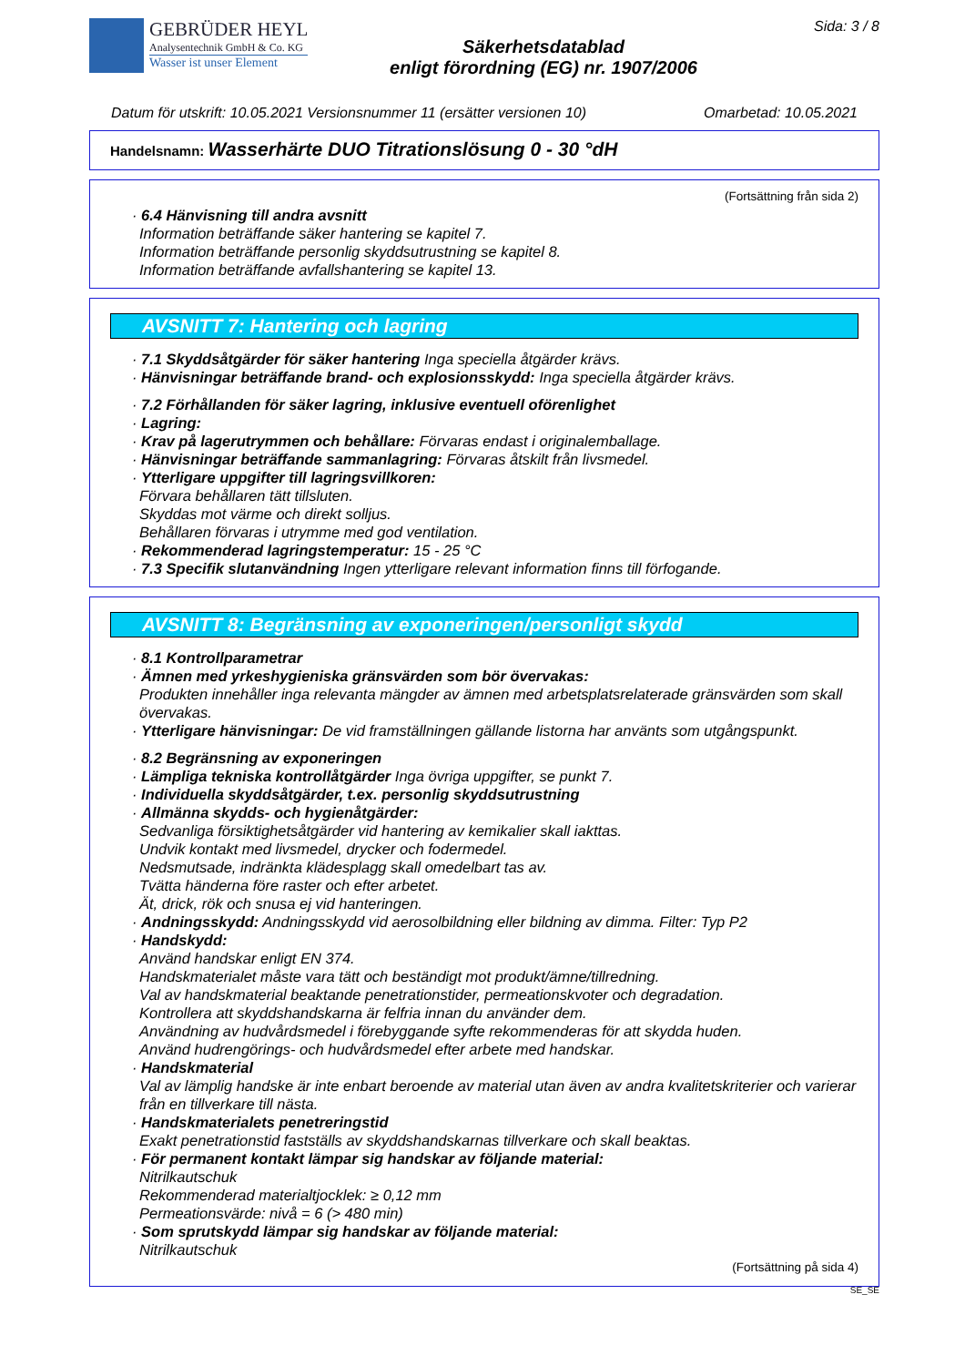GEBRÜDER HEYL
Analysentechnik GmbH & Co. KG
Wasser ist unser Element
Säkerhetsdatablad
enligt förordning (EG) nr. 1907/2006
Sida: 3 / 8
Datum för utskrift: 10.05.2021 Versionsnummer 11 (ersätter versionen 10) Omarbetad: 10.05.2021
Handelsnamn: Wasserhärte DUO Titrationslösung 0 - 30 °dH
(Fortsättning från sida 2)
· 6.4 Hänvisning till andra avsnitt
Information beträffande säker hantering se kapitel 7.
Information beträffande personlig skyddsutrustning se kapitel 8.
Information beträffande avfallshantering se kapitel 13.
AVSNITT 7: Hantering och lagring
· 7.1 Skyddsåtgärder för säker hantering Inga speciella åtgärder krävs.
· Hänvisningar beträffande brand- och explosionsskydd: Inga speciella åtgärder krävs.
· 7.2 Förhållanden för säker lagring, inklusive eventuell oförenlighet
· Lagring:
· Krav på lagerutrymmen och behållare: Förvaras endast i originalemballage.
· Hänvisningar beträffande sammanlagring: Förvaras åtskilt från livsmedel.
· Ytterligare uppgifter till lagringsvillkoren:
Förvara behållaren tätt tillsluten.
Skyddas mot värme och direkt solljus.
Behållaren förvaras i utrymme med god ventilation.
· Rekommenderad lagringstemperatur: 15 - 25 °C
· 7.3 Specifik slutanvändning Ingen ytterligare relevant information finns till förfogande.
AVSNITT 8: Begränsning av exponeringen/personligt skydd
· 8.1 Kontrollparametrar
· Ämnen med yrkeshygieniska gränsvärden som bör övervakas:
Produkten innehåller inga relevanta mängder av ämnen med arbetsplatsrelaterade gränsvärden som skall övervakas.
· Ytterligare hänvisningar: De vid framställningen gällande listorna har använts som utgångspunkt.
· 8.2 Begränsning av exponeringen
· Lämpliga tekniska kontrollåtgärder Inga övriga uppgifter, se punkt 7.
· Individuella skyddsåtgärder, t.ex. personlig skyddsutrustning
· Allmänna skydds- och hygienåtgärder:
Sedvanliga försiktighetsåtgärder vid hantering av kemikalier skall iakttas.
Undvik kontakt med livsmedel, drycker och fodermedel.
Nedsmutsade, indränkta klädesplagg skall omedelbart tas av.
Tvätta händerna före raster och efter arbetet.
Ät, drick, rök och snusa ej vid hanteringen.
· Andningsskydd: Andningsskydd vid aerosolbildning eller bildning av dimma. Filter: Typ P2
· Handskydd:
Använd handskar enligt EN 374.
Handskmaterialet måste vara tätt och beständigt mot produkt/ämne/tillredning.
Val av handskmaterial beaktande penetrationstider, permeationskvoter och degradation.
Kontrollera att skyddshandskarna är felfria innan du använder dem.
Användning av hudvårdsmedel i förebyggande syfte rekommenderas för att skydda huden.
Använd hudrengörings- och hudvårdsmedel efter arbete med handskar.
· Handskmaterial
Val av lämplig handske är inte enbart beroende av material utan även av andra kvalitetskriterier och varierar från en tillverkare till nästa.
· Handskmaterialets penetreringstid
Exakt penetrationstid fastställs av skyddshandskarnas tillverkare och skall beaktas.
· För permanent kontakt lämpar sig handskar av följande material:
Nitrilkautschuk
Rekommenderad materialtjocklek: ≥ 0,12 mm
Permeationsvärde: nivå = 6 (> 480 min)
· Som sprutskydd lämpar sig handskar av följande material:
Nitrilkautschuk
(Fortsättning på sida 4)
SE_SE